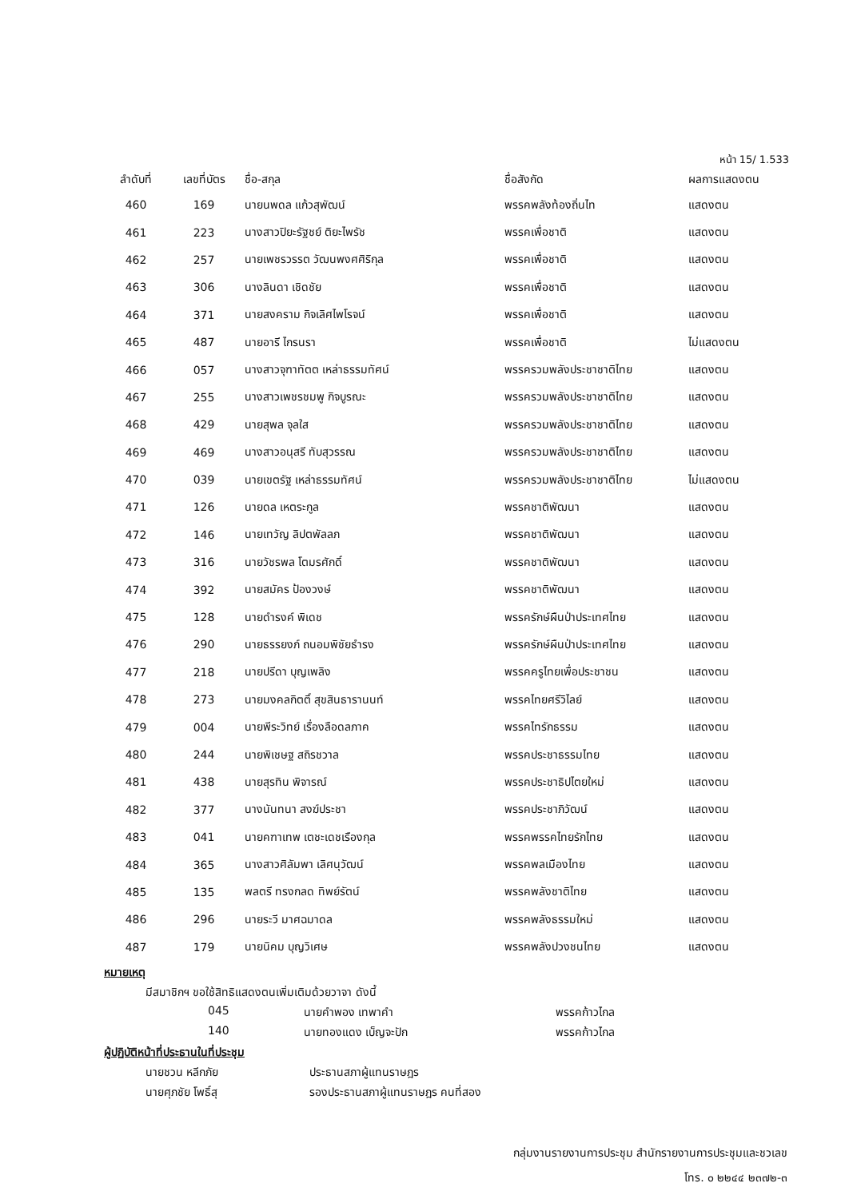หน้า 15/ 1.533
| ลำดับที่ | เลขที่บัตร | ชื่อ-สกุล | ชื่อสังกัด | ผลการแสดงตน |
| --- | --- | --- | --- | --- |
| 460 | 169 | นายนพดล แก้วสุพัฒน์ | พรรคพลังท้องถิ่นไท | แสดงตน |
| 461 | 223 | นางสาวปิยะรัฐชย์ ติยะไพรัช | พรรคเพื่อชาติ | แสดงตน |
| 462 | 257 | นายเพชรวรรต วัฒนพงศศิริกุล | พรรคเพื่อชาติ | แสดงตน |
| 463 | 306 | นางลินดา เชิดชัย | พรรคเพื่อชาติ | แสดงตน |
| 464 | 371 | นายสงคราม กิจเลิศไพโรจน์ | พรรคเพื่อชาติ | แสดงตน |
| 465 | 487 | นายอารี ไกรนรา | พรรคเพื่อชาติ | ไม่แสดงตน |
| 466 | 057 | นางสาวจุฑาทัตต เหล่าธรรมทัศน์ | พรรครวมพลังประชาชาติไทย | แสดงตน |
| 467 | 255 | นางสาวเพชรชมพู กิจบูรณะ | พรรครวมพลังประชาชาติไทย | แสดงตน |
| 468 | 429 | นายสุพล จุลใส | พรรครวมพลังประชาชาติไทย | แสดงตน |
| 469 | 469 | นางสาวอนุสรี ทับสุวรรณ | พรรครวมพลังประชาชาติไทย | แสดงตน |
| 470 | 039 | นายเขตรัฐ เหล่าธรรมทัศน์ | พรรครวมพลังประชาชาติไทย | ไม่แสดงตน |
| 471 | 126 | นายดล เหตระกูล | พรรคชาติพัฒนา | แสดงตน |
| 472 | 146 | นายเทวัญ ลิปตพัลลภ | พรรคชาติพัฒนา | แสดงตน |
| 473 | 316 | นายวัชรพล โตมรศักดิ์ | พรรคชาติพัฒนา | แสดงตน |
| 474 | 392 | นายสมัคร ป้องวงษ์ | พรรคชาติพัฒนา | แสดงตน |
| 475 | 128 | นายดำรงค์ พิเดช | พรรครักษ์ผืนป่าประเทศไทย | แสดงตน |
| 476 | 290 | นายธรรยงภ์ ถนอมพิชัยธำรง | พรรครักษ์ผืนป่าประเทศไทย | แสดงตน |
| 477 | 218 | นายปรีดา บุญเพลิง | พรรคครูไทยเพื่อประชาชน | แสดงตน |
| 478 | 273 | นายมงคลกิตติ์ สุขสินธารานนท์ | พรรคไทยศรีวิไลย์ | แสดงตน |
| 479 | 004 | นายพีระวิทย์ เรื่องลือดลภาค | พรรคไทรักธรรม | แสดงตน |
| 480 | 244 | นายพิเชษฐ สถิรชวาล | พรรคประชาธรรมไทย | แสดงตน |
| 481 | 438 | นายสุรทิน พิจารณ์ | พรรคประชาธิปไตยใหม่ | แสดงตน |
| 482 | 377 | นางนันทนา สงฆ์ประชา | พรรคประชาภิวัฒน์ | แสดงตน |
| 483 | 041 | นายคฑาเทพ เตชะเดชเรืองกุล | พรรคพรรคไทยรักไทย | แสดงตน |
| 484 | 365 | นางสาวศิลัมพา เลิศนุวัฒน์ | พรรคพลเมืองไทย | แสดงตน |
| 485 | 135 | พลตรี ทรงกลด ทิพย์รัตน์ | พรรคพลังชาติไทย | แสดงตน |
| 486 | 296 | นายระวี มาศฉมาดล | พรรคพลังธรรมใหม่ | แสดงตน |
| 487 | 179 | นายนิคม บุญวิเศษ | พรรคพลังปวงชนไทย | แสดงตน |
หมายเหตุ
มีสมาชิกฯ ขอใช้สิทธิแสดงตนเพิ่มเติมด้วยวาจา ดังนี้
045 นายคำพอง เทพาคำ พรรคก้าวไกล
140 นายทองแดง เบ็ญจะปัก พรรคก้าวไกล
ผู้ปฏิบัติหน้าที่ประธานในที่ประชุม
นายชวน หลีกภัย ประธานสภาผู้แทนราษฎร
นายศุภชัย โพธิ์สุ รองประธานสภาผู้แทนราษฎร คนที่สอง
กลุ่มงานรายงานการประชุม สำนักรายงานการประชุมและชวเลข
โทร. ๐ ๒๒๔๔ ๒๓๗๒-๓